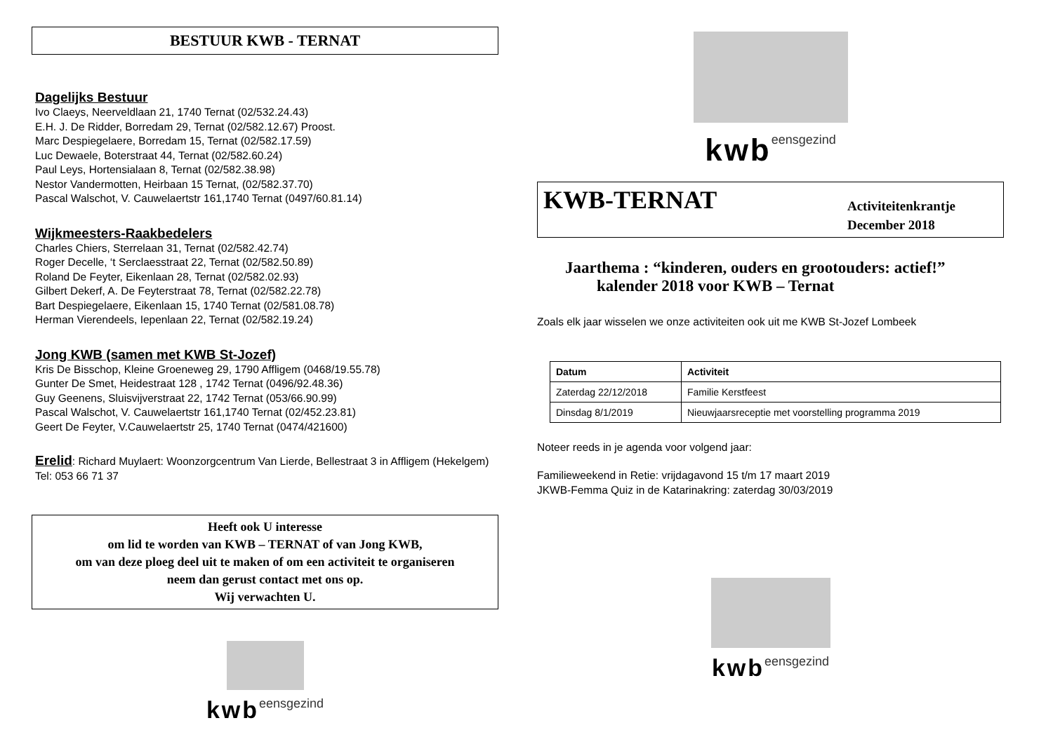BESTUUR KWB - TERNAT
Dagelijks Bestuur
Ivo Claeys, Neerveldlaan 21, 1740 Ternat (02/532.24.43)
E.H. J. De Ridder, Borredam 29, Ternat (02/582.12.67) Proost.
Marc Despiegelaere, Borredam 15, Ternat (02/582.17.59)
Luc Dewaele, Boterstraat 44, Ternat (02/582.60.24)
Paul Leys, Hortensialaan 8, Ternat (02/582.38.98)
Nestor Vandermotten, Heirbaan 15 Ternat, (02/582.37.70)
Pascal Walschot, V. Cauwelaertstr 161,1740 Ternat (0497/60.81.14)
Wijkmeesters-Raakbedelers
Charles Chiers, Sterrelaan 31, Ternat (02/582.42.74)
Roger Decelle, ‘t Serclaesstraat 22, Ternat (02/582.50.89)
Roland De Feyter, Eikenlaan 28, Ternat (02/582.02.93)
Gilbert Dekerf, A. De Feyterstraat 78, Ternat (02/582.22.78)
Bart Despiegelaere, Eikenlaan 15, 1740 Ternat (02/581.08.78)
Herman Vierendeels, Iepenlaan 22, Ternat (02/582.19.24)
Jong KWB (samen met KWB St-Jozef)
Kris De Bisschop, Kleine Groeneweg 29, 1790 Affligem (0468/19.55.78)
Gunter De Smet, Heidestraat 128 , 1742 Ternat (0496/92.48.36)
Guy Geenens, Sluisvijverstraat 22, 1742 Ternat (053/66.90.99)
Pascal Walschot, V. Cauwelaertstr 161,1740 Ternat (02/452.23.81)
Geert De Feyter, V.Cauwelaertstr 25, 1740 Ternat (0474/421600)
Erelid: Richard Muylaert: Woonzorgcentrum Van Lierde, Bellestraat 3 in Affligem (Hekelgem) Tel: 053 66 71 37
Heeft ook U interesse
om lid te worden van KWB – TERNAT of van Jong KWB,
om van deze ploeg deel uit te maken of om een activiteit te organiseren
neem dan gerust contact met ons op.
Wij verwachten U.
kwb eensgezind
kwb eensgezind
KWB-TERNAT
Activiteitenkrantje
December 2018
Jaarthema : “kinderen, ouders en grootouders: actief!”
kalender 2018 voor KWB – Ternat
Zoals elk jaar wisselen we onze activiteiten ook uit me KWB St-Jozef Lombeek
| Datum | Activiteit |
| --- | --- |
| Zaterdag 22/12/2018 | Familie Kerstfeest |
| Dinsdag 8/1/2019 | Nieuwjaarsreceptie met voorstelling programma 2019 |
Noteer reeds in je agenda voor volgend jaar:
Familieweekend in Retie: vrijdagavond 15 t/m 17 maart 2019
JKWB-Femma Quiz in de Katarinakring: zaterdag 30/03/2019
kwb eensgezind